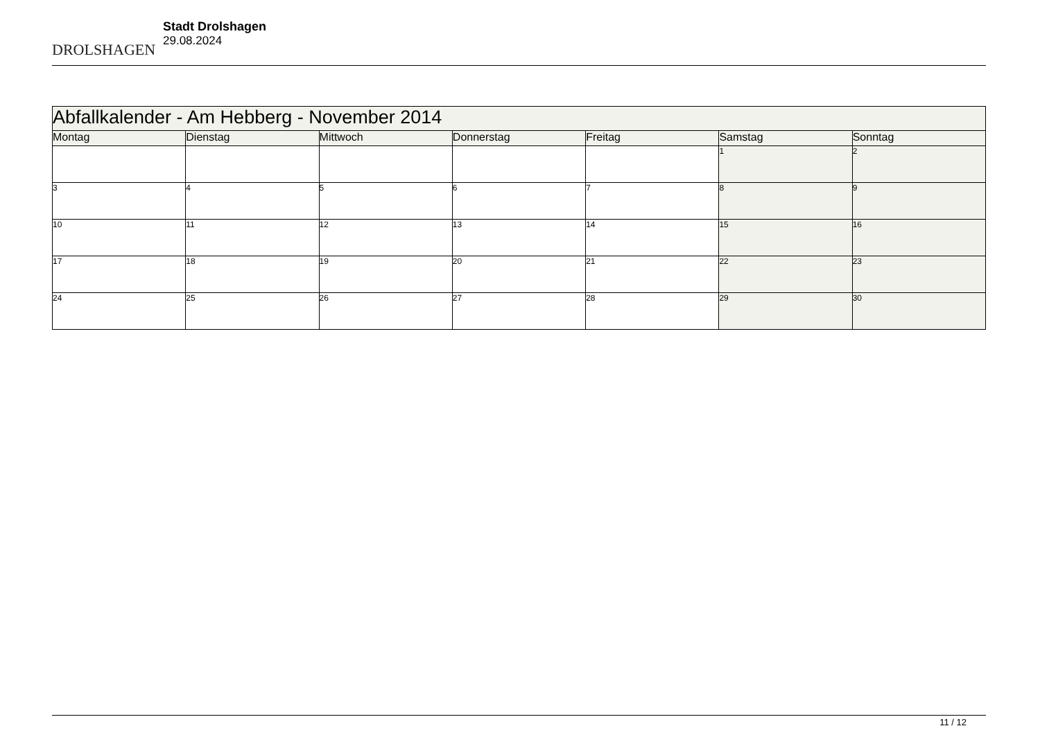DROLSHAGEN
Stadt Drolshagen
29.08.2024
| Abfallkalender - Am Hebberg - November 2014 | | | | | | |
| Montag | Dienstag | Mittwoch | Donnerstag | Freitag | Samstag | Sonntag |
| | | | | | 1 | 2 |
| 3 | 4 | 5 | 6 | 7 | 8 | 9 |
| 10 | 11 | 12 | 13 | 14 | 15 | 16 |
| 17 | 18 | 19 | 20 | 21 | 22 | 23 |
| 24 | 25 | 26 | 27 | 28 | 29 | 30 |
11 / 12